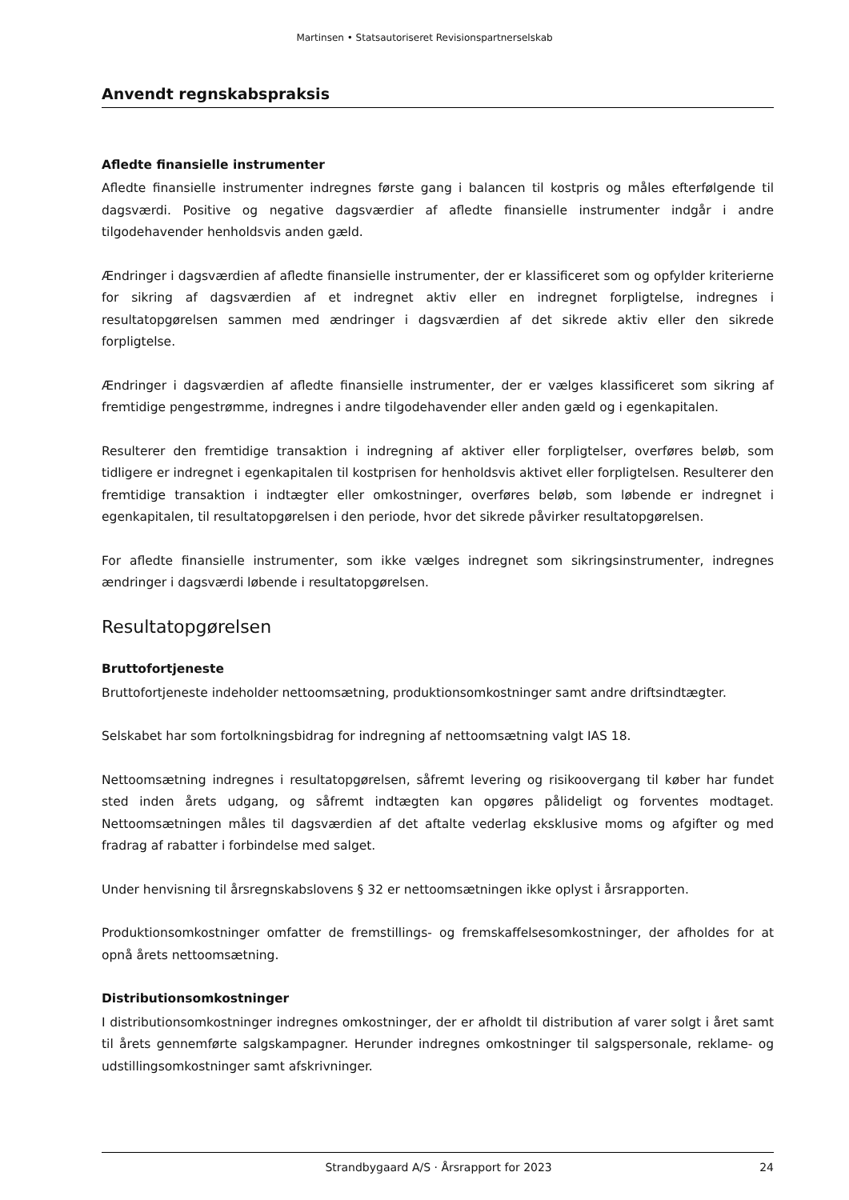Martinsen • Statsautoriseret Revisionspartnerselskab
Anvendt regnskabspraksis
Afledte finansielle instrumenter
Afledte finansielle instrumenter indregnes første gang i balancen til kostpris og måles efterfølgende til dagsværdi. Positive og negative dagsværdier af afledte finansielle instrumenter indgår i andre tilgodehavender henholdsvis anden gæld.
Ændringer i dagsværdien af afledte finansielle instrumenter, der er klassificeret som og opfylder kriterierne for sikring af dagsværdien af et indregnet aktiv eller en indregnet forpligtelse, indregnes i resultatopgørelsen sammen med ændringer i dagsværdien af det sikrede aktiv eller den sikrede forpligtelse.
Ændringer i dagsværdien af afledte finansielle instrumenter, der er vælges klassificeret som sikring af fremtidige pengestrømme, indregnes i andre tilgodehavender eller anden gæld og i egenkapitalen.
Resulterer den fremtidige transaktion i indregning af aktiver eller forpligtelser, overføres beløb, som tidligere er indregnet i egenkapitalen til kostprisen for henholdsvis aktivet eller forpligtelsen. Resulterer den fremtidige transaktion i indtægter eller omkostninger, overføres beløb, som løbende er indregnet i egenkapitalen, til resultatopgørelsen i den periode, hvor det sikrede påvirker resultatopgørelsen.
For afledte finansielle instrumenter, som ikke vælges indregnet som sikringsinstrumenter, indregnes ændringer i dagsværdi løbende i resultatopgørelsen.
Resultatopgørelsen
Bruttofortjeneste
Bruttofortjeneste indeholder nettoomsætning, produktionsomkostninger samt andre driftsindtægter.
Selskabet har som fortolkningsbidrag for indregning af nettoomsætning valgt IAS 18.
Nettoomsætning indregnes i resultatopgørelsen, såfremt levering og risikoovergang til køber har fundet sted inden årets udgang, og såfremt indtægten kan opgøres pålideligt og forventes modtaget. Nettoomsætningen måles til dagsværdien af det aftalte vederlag eksklusive moms og afgifter og med fradrag af rabatter i forbindelse med salget.
Under henvisning til årsregnskabslovens § 32 er nettoomsætningen ikke oplyst i årsrapporten.
Produktionsomkostninger omfatter de fremstillings- og fremskaffelsesomkostninger, der afholdes for at opnå årets nettoomsætning.
Distributionsomkostninger
I distributionsomkostninger indregnes omkostninger, der er afholdt til distribution af varer solgt i året samt til årets gennemførte salgskampagner. Herunder indregnes omkostninger til salgspersonale, reklame- og udstillingsomkostninger samt afskrivninger.
Strandbygaard A/S · Årsrapport for 2023 24